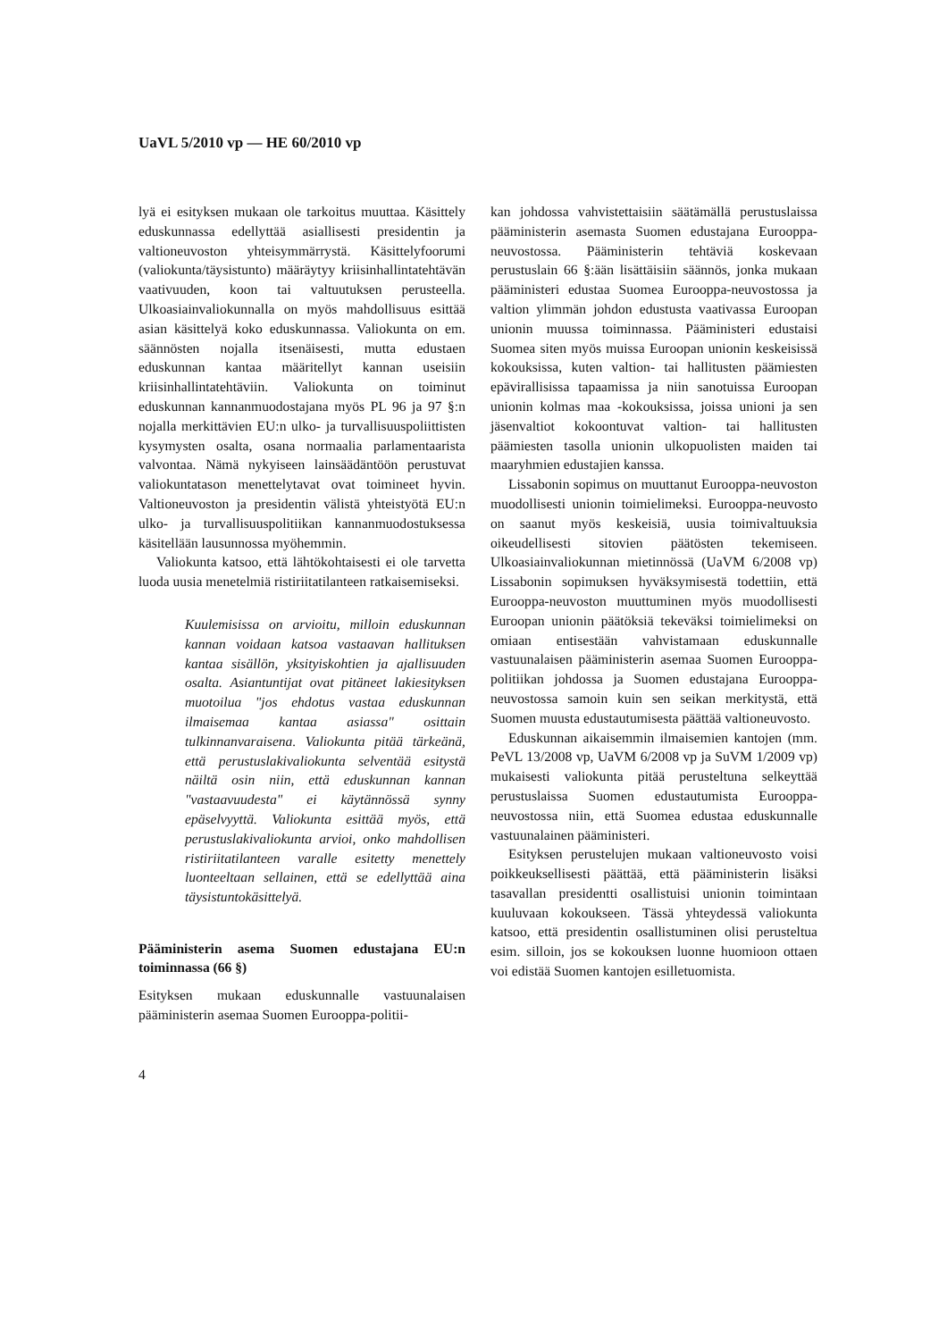UaVL 5/2010 vp — HE 60/2010 vp
lyä ei esityksen mukaan ole tarkoitus muuttaa. Käsittely eduskunnassa edellyttää asiallisesti presidentin ja valtioneuvoston yhteisymmärrystä. Käsittelyfoorumi (valiokunta/täysistunto) määräytyy kriisinhallintatehtävän vaativuuden, koon tai valtuutuksen perusteella. Ulkoasiainvaliokunnalla on myös mahdollisuus esittää asian käsittelyä koko eduskunnassa. Valiokunta on em. säännösten nojalla itsenäisesti, mutta edustaen eduskunnan kantaa määritellyt kannan useisiin kriisinhallintatehtäviin. Valiokunta on toiminut eduskunnan kannanmuodostajana myös PL 96 ja 97 §:n nojalla merkittävien EU:n ulko- ja turvallisuuspoliittisten kysymysten osalta, osana normaalia parlamentaarista valvontaa. Nämä nykyiseen lainsäädäntöön perustuvat valiokuntatason menettelytavat ovat toimineet hyvin. Valtioneuvoston ja presidentin välistä yhteistyötä EU:n ulko- ja turvallisuuspolitiikan kannanmuodostuksessa käsitellään lausunnossa myöhemmin.
Valiokunta katsoo, että lähtökohtaisesti ei ole tarvetta luoda uusia menetelmiä ristiriitatilanteen ratkaisemiseksi.
Kuulemisissa on arvioitu, milloin eduskunnan kannan voidaan katsoa vastaavan hallituksen kantaa sisällön, yksityiskohtien ja ajallisuuden osalta. Asiantuntijat ovat pitäneet lakiesityksen muotoilua "jos ehdotus vastaa eduskunnan ilmaisemaa kantaa asiassa" osittain tulkinnanvaraisena. Valiokunta pitää tärkeänä, että perustuslakivaliokunta selventää esitystä näiltä osin niin, että eduskunnan kannan "vastaavuudesta" ei käytännössä synny epäselvyyttä. Valiokunta esittää myös, että perustuslakivaliokunta arvioi, onko mahdollisen ristiriitatilanteen varalle esitetty menettely luonteeltaan sellainen, että se edellyttää aina täysistuntokäsittelyä.
Pääministerin asema Suomen edustajana EU:n toiminnassa (66 §)
Esityksen mukaan eduskunnalle vastuunalaisen pääministerin asemaa Suomen Eurooppa-politii-
kan johdossa vahvistettaisiin säätämällä perustuslaissa pääministerin asemasta Suomen edustajana Eurooppa-neuvostossa. Pääministerin tehtäviä koskevaan perustuslain 66 §:ään lisättäisiin säännös, jonka mukaan pääministeri edustaa Suomea Eurooppa-neuvostossa ja valtion ylimmän johdon edustusta vaativassa Euroopan unionin muussa toiminnassa. Pääministeri edustaisi Suomea siten myös muissa Euroopan unionin keskeisissä kokouksissa, kuten valtion- tai hallitusten päämiesten epävirallisissa tapaamissa ja niin sanotuissa Euroopan unionin kolmas maa -kokouksissa, joissa unioni ja sen jäsenvaltiot kokoontuvat valtion- tai hallitusten päämiesten tasolla unionin ulkopuolisten maiden tai maaryhmien edustajien kanssa.
Lissabonin sopimus on muuttanut Eurooppa-neuvoston muodollisesti unionin toimielimeksi. Eurooppa-neuvosto on saanut myös keskeisiä, uusia toimivaltuuksia oikeudellisesti sitovien päätösten tekemiseen. Ulkoasiainvaliokunnan mietinnössä (UaVM 6/2008 vp) Lissabonin sopimuksen hyväksymisestä todettiin, että Eurooppa-neuvoston muuttuminen myös muodollisesti Euroopan unionin päätöksiä tekeväksi toimielimeksi on omiaan entisestään vahvistamaan eduskunnalle vastuunalaisen pääministerin asemaa Suomen Eurooppa-politiikan johdossa ja Suomen edustajana Eurooppa-neuvostossa samoin kuin sen seikan merkitystä, että Suomen muusta edustautumisesta päättää valtioneuvosto.
Eduskunnan aikaisemmin ilmaisemien kantojen (mm. PeVL 13/2008 vp, UaVM 6/2008 vp ja SuVM 1/2009 vp) mukaisesti valiokunta pitää perusteltuna selkeyttää perustuslaissa Suomen edustautumista Eurooppa-neuvostossa niin, että Suomea edustaa eduskunnalle vastuunalainen pääministeri.
Esityksen perustelujen mukaan valtioneuvosto voisi poikkeuksellisesti päättää, että pääministerin lisäksi tasavallan presidentti osallistuisi unionin toimintaan kuuluvaan kokoukseen. Tässä yhteydessä valiokunta katsoo, että presidentin osallistuminen olisi perusteltua esim. silloin, jos se kokouksen luonne huomioon ottaen voi edistää Suomen kantojen esilletuomista.
4